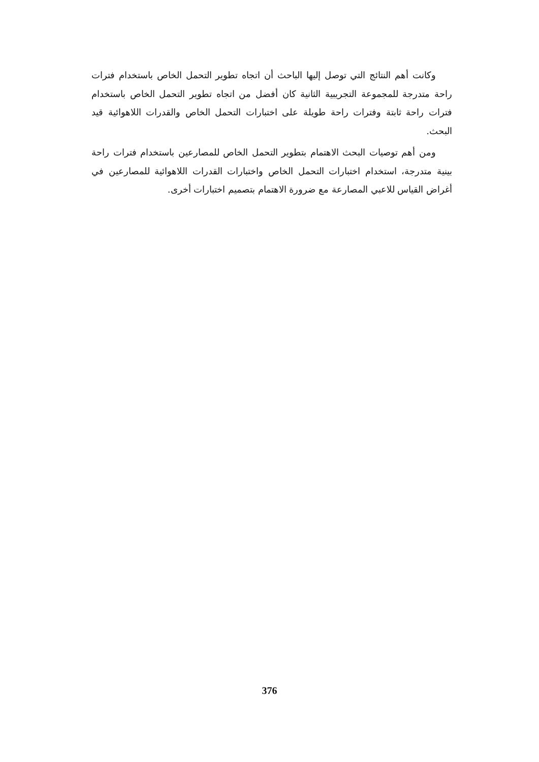وكانت أهم النتائج التي توصل إليها الباحث أن اتجاه تطوير التحمل الخاص باستخدام فترات راحة متدرجة للمجموعة التجريبية الثانية كان أفضل من اتجاه تطوير التحمل الخاص باستخدام فترات راحة ثابتة وفترات راحة طويلة على اختبارات التحمل الخاص والقدرات اللاهوائية قيد البحث.
ومن أهم توصيات البحث الاهتمام بتطوير التحمل الخاص للمصارعين باستخدام فترات راحة بينية متدرجة، استخدام اختبارات التحمل الخاص واختبارات القدرات اللاهوائية للمصارعين في أغراض القياس للاعبي المصارعة مع ضرورة الاهتمام بتصميم اختبارات أخرى.
376